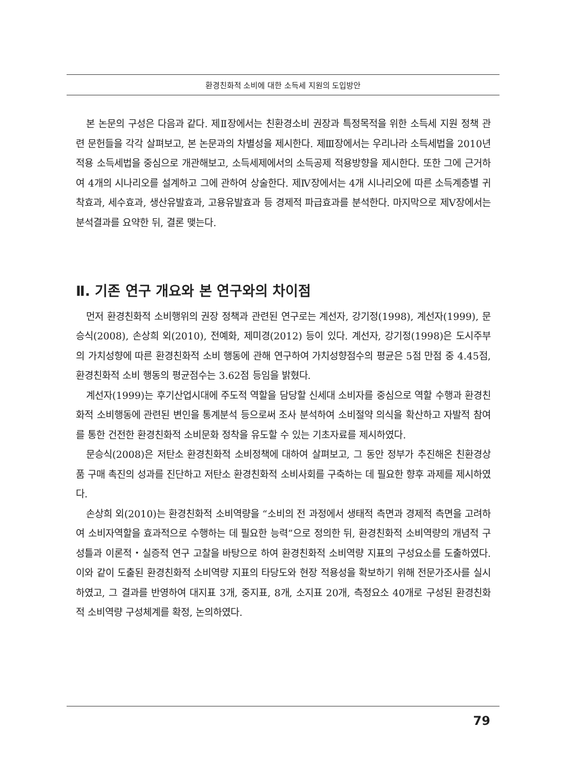환경친화적 소비에 대한 소득세 지원의 도입방안
본 논문의 구성은 다음과 같다. 제Ⅱ장에서는 친환경소비 권장과 특정목적을 위한 소득세 지원 정책 관련 문헌들을 각각 살펴보고, 본 논문과의 차별성을 제시한다. 제Ⅲ장에서는 우리나라 소득세법을 2010년 적용 소득세법을 중심으로 개관해보고, 소득세제에서의 소득공제 적용방향을 제시한다. 또한 그에 근거하여 4개의 시나리오를 설계하고 그에 관하여 상술한다. 제Ⅳ장에서는 4개 시나리오에 따른 소득계층별 귀착효과, 세수효과, 생산유발효과, 고용유발효과 등 경제적 파급효과를 분석한다. 마지막으로 제Ⅴ장에서는 분석결과를 요약한 뒤, 결론 맺는다.
Ⅱ. 기존 연구 개요와 본 연구와의 차이점
먼저 환경친화적 소비행위의 권장 정책과 관련된 연구로는 계선자, 강기정(1998), 계선자(1999), 문승식(2008), 손상희 외(2010), 전예화, 제미경(2012) 등이 있다. 계선자, 강기정(1998)은 도시주부의 가치성향에 따른 환경친화적 소비 행동에 관해 연구하여 가치성향점수의 평균은 5점 만점 중 4.45점, 환경친화적 소비 행동의 평균점수는 3.62점 등임을 밝혔다.
계선자(1999)는 후기산업시대에 주도적 역할을 담당할 신세대 소비자를 중심으로 역할 수행과 환경친화적 소비행동에 관련된 변인을 통계분석 등으로써 조사 분석하여 소비절약 의식을 확산하고 자발적 참여를 통한 건전한 환경친화적 소비문화 정착을 유도할 수 있는 기초자료를 제시하였다.
문승식(2008)은 저탄소 환경친화적 소비정책에 대하여 살펴보고, 그 동안 정부가 추진해온 친환경상품 구매 촉진의 성과를 진단하고 저탄소 환경친화적 소비사회를 구축하는 데 필요한 향후 과제를 제시하였다.
손상희 외(2010)는 환경친화적 소비역량을 “소비의 전 과정에서 생태적 측면과 경제적 측면을 고려하여 소비자역할을 효과적으로 수행하는 데 필요한 능력”으로 정의한 뒤, 환경친화적 소비역량의 개념적 구성틀과 이론적・실증적 연구 고찰을 바탕으로 하여 환경친화적 소비역량 지표의 구성요소를 도출하였다. 이와 같이 도출된 환경친화적 소비역량 지표의 타당도와 현장 적용성을 확보하기 위해 전문가조사를 실시하였고, 그 결과를 반영하여 대지표 3개, 중지표, 8개, 소지표 20개, 측정요소 40개로 구성된 환경친화적 소비역량 구성체계를 확정, 논의하였다.
79